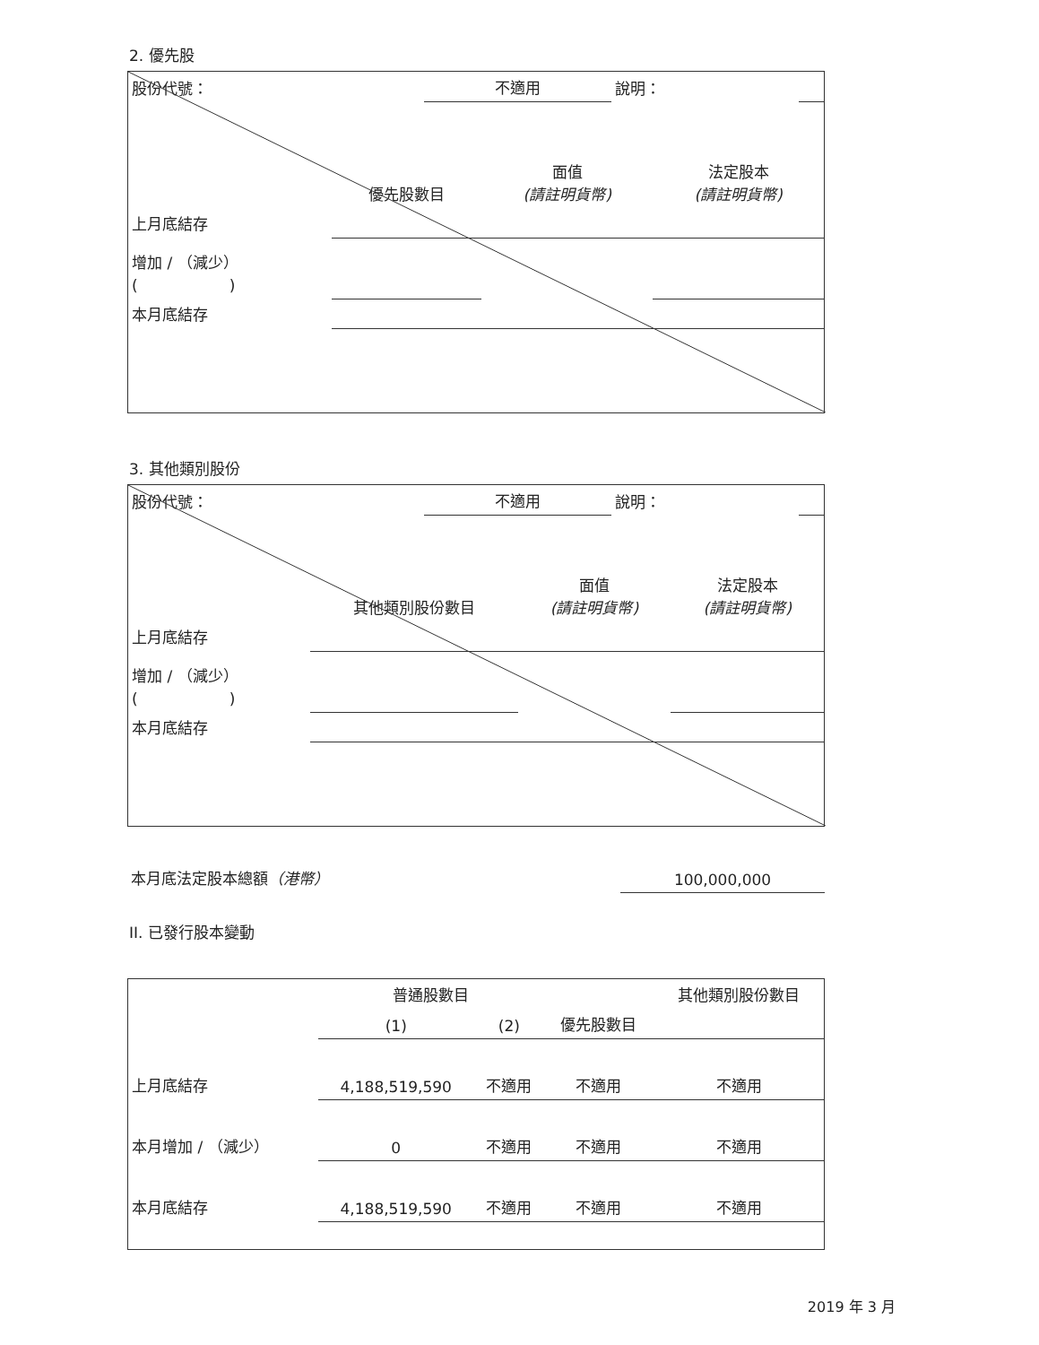2. 優先股
| 股份代號： | 不適用 | 說明： | |
| | 優先股數目 | 面值 (請註明貨幣) | 法定股本 (請註明貨幣) |
| --- | --- | --- | --- |
| 上月底結存 | | | |
| 增加 / （減少） ( ) | | | |
| 本月底結存 | | | |
3. 其他類別股份
| 股份代號： | 不適用 | 說明： | |
| | 其他類別股份數目 | 面值 (請註明貨幣) | 法定股本 (請註明貨幣) |
| --- | --- | --- | --- |
| 上月底結存 | | | |
| 增加 / （減少） ( ) | | | |
| 本月底結存 | | | |
| 本月底法定股本總額 （港幣） | 100,000,000 |
II. 已發行股本變動
| | 普通股數目 | | | 其他類別股份數目 |
| --- | --- | --- | --- | --- |
| | (1) | (2) | 優先股數目 | |
| 上月底結存 | 4,188,519,590 | 不適用 | 不適用 | 不適用 |
| 本月增加 / （減少） | 0 | 不適用 | 不適用 | 不適用 |
| 本月底結存 | 4,188,519,590 | 不適用 | 不適用 | 不適用 |
2019 年 3 月